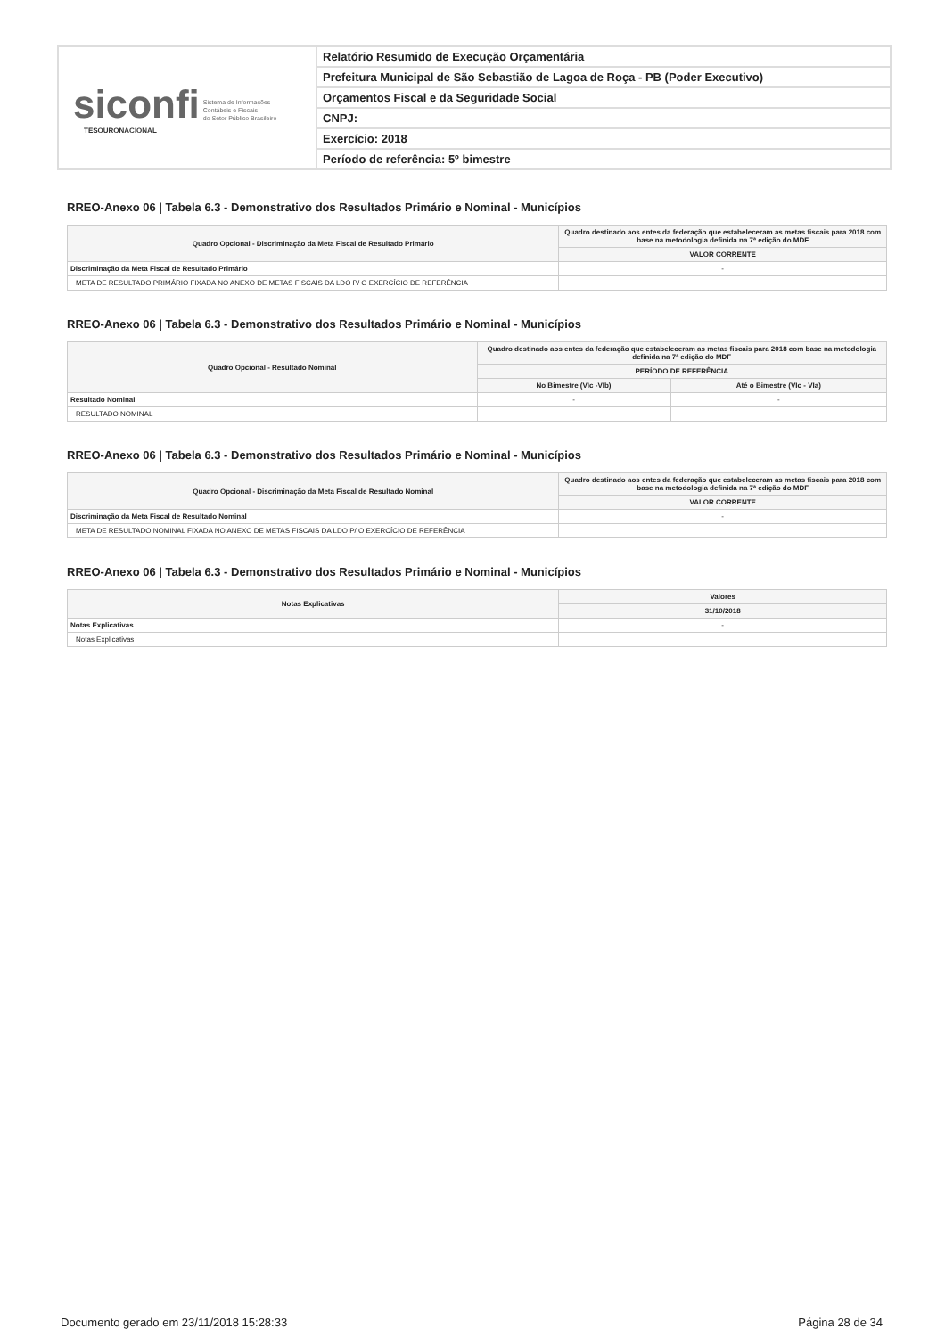siconfi Sistema de Informações
Contábeis e Fiscais
do Setor Público Brasileiro
TESOURONACIONAL
Relatório Resumido de Execução Orçamentária
Prefeitura Municipal de São Sebastião de Lagoa de Roça - PB (Poder Executivo)
Orçamentos Fiscal e da Seguridade Social
CNPJ:
Exercício: 2018
Período de referência: 5º bimestre
RREO-Anexo 06 | Tabela 6.3 - Demonstrativo dos Resultados Primário e Nominal - Municípios
| Quadro Opcional - Discriminação da Meta Fiscal de Resultado Primário | Quadro destinado aos entes da federação que estabeleceram as metas fiscais para 2018 com base na metodologia definida na 7ª edição do MDF |
| --- | --- |
| | VALOR CORRENTE |
| Discriminação da Meta Fiscal de Resultado Primário | - |
| META DE RESULTADO PRIMÁRIO FIXADA NO ANEXO DE METAS FISCAIS DA LDO P/ O EXERCÍCIO DE REFERÊNCIA | |
RREO-Anexo 06 | Tabela 6.3 - Demonstrativo dos Resultados Primário e Nominal - Municípios
| Quadro Opcional - Resultado Nominal | Quadro destinado aos entes da federação que estabeleceram as metas fiscais para 2018 com base na metodologia definida na 7ª edição do MDF | |
| --- | --- | --- |
| | PERÍODO DE REFERÊNCIA | |
| | No Bimestre (VIc -VIb) | Até o Bimestre (VIc - VIa) |
| Resultado Nominal | - | - |
| RESULTADO NOMINAL | | |
RREO-Anexo 06 | Tabela 6.3 - Demonstrativo dos Resultados Primário e Nominal - Municípios
| Quadro Opcional - Discriminação da Meta Fiscal de Resultado Nominal | Quadro destinado aos entes da federação que estabeleceram as metas fiscais para 2018 com base na metodologia definida na 7ª edição do MDF |
| --- | --- |
| | VALOR CORRENTE |
| Discriminação da Meta Fiscal de Resultado Nominal | - |
| META DE RESULTADO NOMINAL FIXADA NO ANEXO DE METAS FISCAIS DA LDO P/ O EXERCÍCIO DE REFERÊNCIA | |
RREO-Anexo 06 | Tabela 6.3 - Demonstrativo dos Resultados Primário e Nominal - Municípios
| Notas Explicativas | Valores |
| --- | --- |
| | 31/10/2018 |
| Notas Explicativas | - |
| Notas Explicativas | |
Documento gerado em 23/11/2018 15:28:33 Página 28 de 34